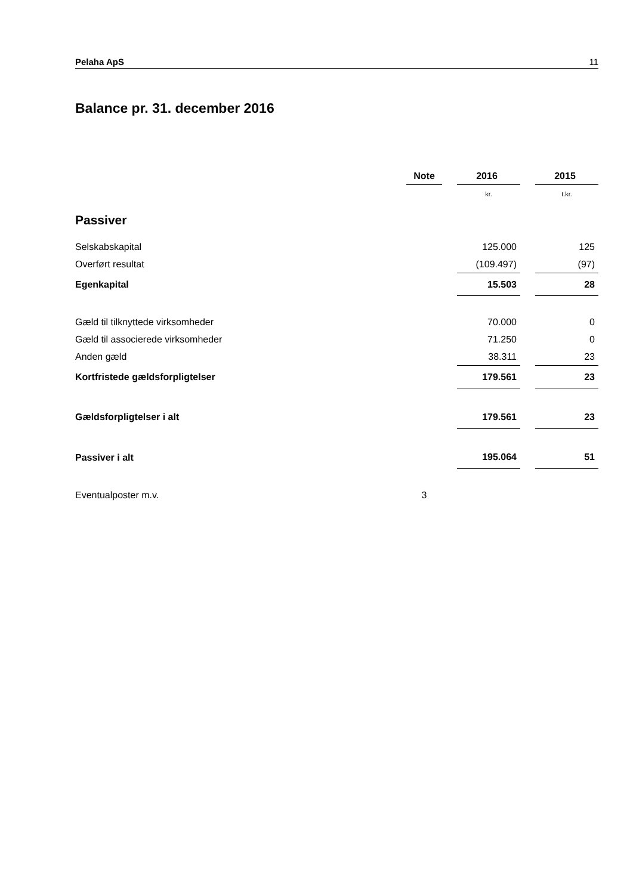Pelaha ApS 11
Balance pr. 31. december 2016
| | Note | | 2016 | | 2015 |
| | | | kr. | | t.kr. |
| Passiver | | | | | |
| Selskabskapital | | | 125.000 | | 125 |
| Overført resultat | | | (109.497) | | (97) |
| Egenkapital | | | 15.503 | | 28 |
| Gæld til tilknyttede virksomheder | | | 70.000 | | 0 |
| Gæld til associerede virksomheder | | | 71.250 | | 0 |
| Anden gæld | | | 38.311 | | 23 |
| Kortfristede gældsforpligtelser | | | 179.561 | | 23 |
| Gældsforpligtelser i alt | | | 179.561 | | 23 |
| Passiver i alt | | | 195.064 | | 51 |
| Eventualposter m.v. | 3 | | | | |